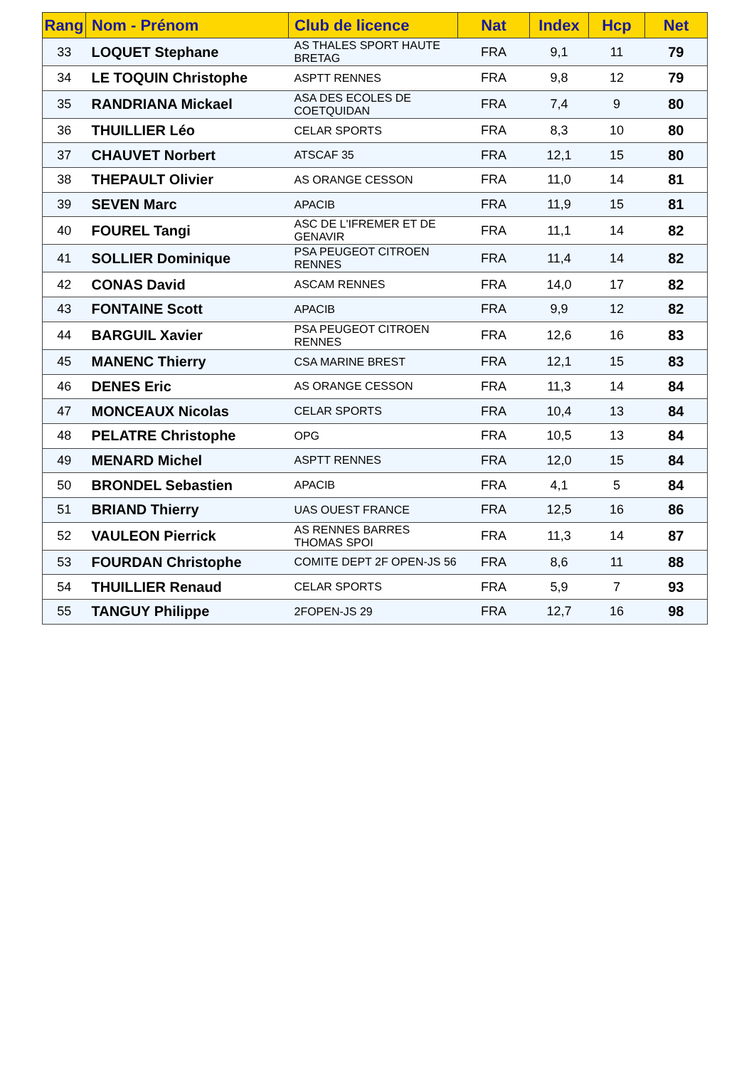| Rang | Nom - Prénom | Club de licence | Nat | Index | Hcp | Net |
| --- | --- | --- | --- | --- | --- | --- |
| 33 | LOQUET Stephane | AS THALES SPORT HAUTE BRETAG | FRA | 9,1 | 11 | 79 |
| 34 | LE TOQUIN Christophe | ASPTT RENNES | FRA | 9,8 | 12 | 79 |
| 35 | RANDRIANA Mickael | ASA DES ECOLES DE COETQUIDAN | FRA | 7,4 | 9 | 80 |
| 36 | THUILLIER Léo | CELAR SPORTS | FRA | 8,3 | 10 | 80 |
| 37 | CHAUVET Norbert | ATSCAF 35 | FRA | 12,1 | 15 | 80 |
| 38 | THEPAULT Olivier | AS ORANGE CESSON | FRA | 11,0 | 14 | 81 |
| 39 | SEVEN Marc | APACIB | FRA | 11,9 | 15 | 81 |
| 40 | FOUREL Tangi | ASC DE L'IFREMER ET DE GENAVIR | FRA | 11,1 | 14 | 82 |
| 41 | SOLLIER Dominique | PSA PEUGEOT CITROEN RENNES | FRA | 11,4 | 14 | 82 |
| 42 | CONAS David | ASCAM RENNES | FRA | 14,0 | 17 | 82 |
| 43 | FONTAINE Scott | APACIB | FRA | 9,9 | 12 | 82 |
| 44 | BARGUIL Xavier | PSA PEUGEOT CITROEN RENNES | FRA | 12,6 | 16 | 83 |
| 45 | MANENC Thierry | CSA MARINE BREST | FRA | 12,1 | 15 | 83 |
| 46 | DENES Eric | AS ORANGE CESSON | FRA | 11,3 | 14 | 84 |
| 47 | MONCEAUX Nicolas | CELAR SPORTS | FRA | 10,4 | 13 | 84 |
| 48 | PELATRE Christophe | OPG | FRA | 10,5 | 13 | 84 |
| 49 | MENARD Michel | ASPTT RENNES | FRA | 12,0 | 15 | 84 |
| 50 | BRONDEL Sebastien | APACIB | FRA | 4,1 | 5 | 84 |
| 51 | BRIAND Thierry | UAS OUEST FRANCE | FRA | 12,5 | 16 | 86 |
| 52 | VAULEON Pierrick | AS RENNES BARRES THOMAS SPOI | FRA | 11,3 | 14 | 87 |
| 53 | FOURDAN Christophe | COMITE DEPT 2F OPEN-JS 56 | FRA | 8,6 | 11 | 88 |
| 54 | THUILLIER Renaud | CELAR SPORTS | FRA | 5,9 | 7 | 93 |
| 55 | TANGUY Philippe | 2FOPEN-JS 29 | FRA | 12,7 | 16 | 98 |